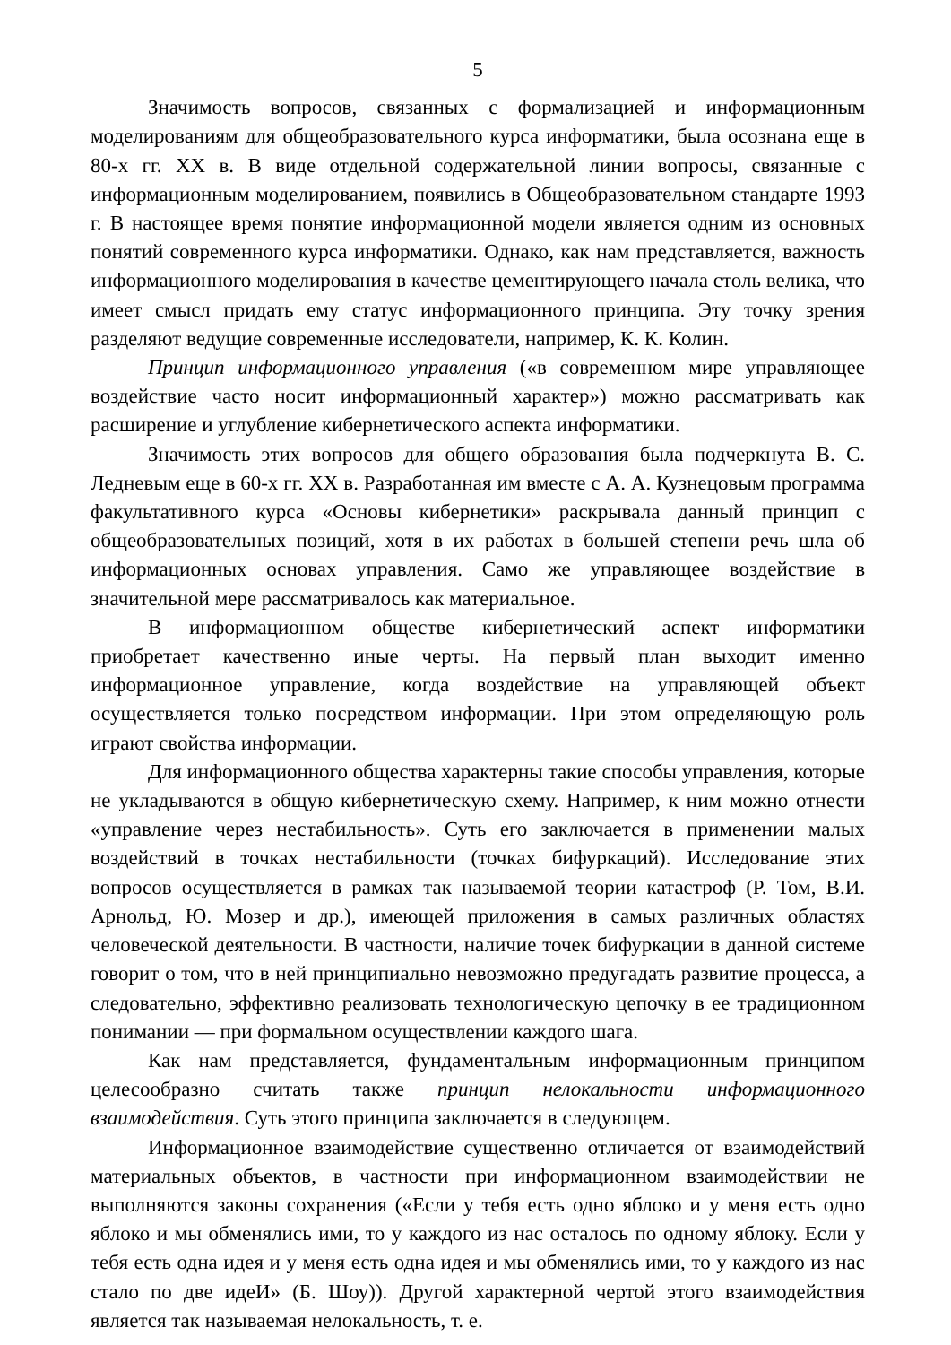5
Значимость вопросов, связанных с формализацией и информационным моделированиям для общеобразовательного курса информатики, была осознана еще в 80-х гг. XX в. В виде отдельной содержательной линии вопросы, связанные с информационным моделированием, появились в Общеобразовательном стандарте 1993 г. В настоящее время понятие информационной модели является одним из основных понятий современного курса информатики. Однако, как нам представляется, важность информационного моделирования в качестве цементирующего начала столь велика, что имеет смысл придать ему статус информационного принципа. Эту точку зрения разделяют ведущие современные исследователи, например, К. К. Колин.
Принцип информационного управления («в современном мире управляющее воздействие часто носит информационный характер») можно рассматривать как расширение и углубление кибернетического аспекта информатики.
Значимость этих вопросов для общего образования была подчеркнута В. С. Ледневым еще в 60-х гг. XX в. Разработанная им вместе с А. А. Кузнецовым программа факультативного курса «Основы кибернетики» раскрывала данный принцип с общеобразовательных позиций, хотя в их работах в большей степени речь шла об информационных основах управления. Само же управляющее воздействие в значительной мере рассматривалось как материальное.
В информационном обществе кибернетический аспект информатики приобретает качественно иные черты. На первый план выходит именно информационное управление, когда воздействие на управляющей объект осуществляется только посредством информации. При этом определяющую роль играют свойства информации.
Для информационного общества характерны такие способы управления, которые не укладываются в общую кибернетическую схему. Например, к ним можно отнести «управление через нестабильность». Суть его заключается в применении малых воздействий в точках нестабильности (точках бифуркаций). Исследование этих вопросов осуществляется в рамках так называемой теории катастроф (Р. Том, В.И. Арнольд, Ю. Мозер и др.), имеющей приложения в самых различных областях человеческой деятельности. В частности, наличие точек бифуркации в данной системе говорит о том, что в ней принципиально невозможно предугадать развитие процесса, а следовательно, эффективно реализовать технологическую цепочку в ее традиционном понимании — при формальном осуществлении каждого шага.
Как нам представляется, фундаментальным информационным принципом целесообразно считать также принцип нелокальности информационного взаимодействия. Суть этого принципа заключается в следующем.
Информационное взаимодействие существенно отличается от взаимодействий материальных объектов, в частности при информационном взаимодействии не выполняются законы сохранения («Если у тебя есть одно яблоко и у меня есть одно яблоко и мы обменялись ими, то у каждого из нас осталось по одному яблоку. Если у тебя есть одна идея и у меня есть одна идея и мы обменялись ими, то у каждого из нас стало по две идеИ» (Б. Шоу)). Другой характерной чертой этого взаимодействия является так называемая нелокальность, т. е.